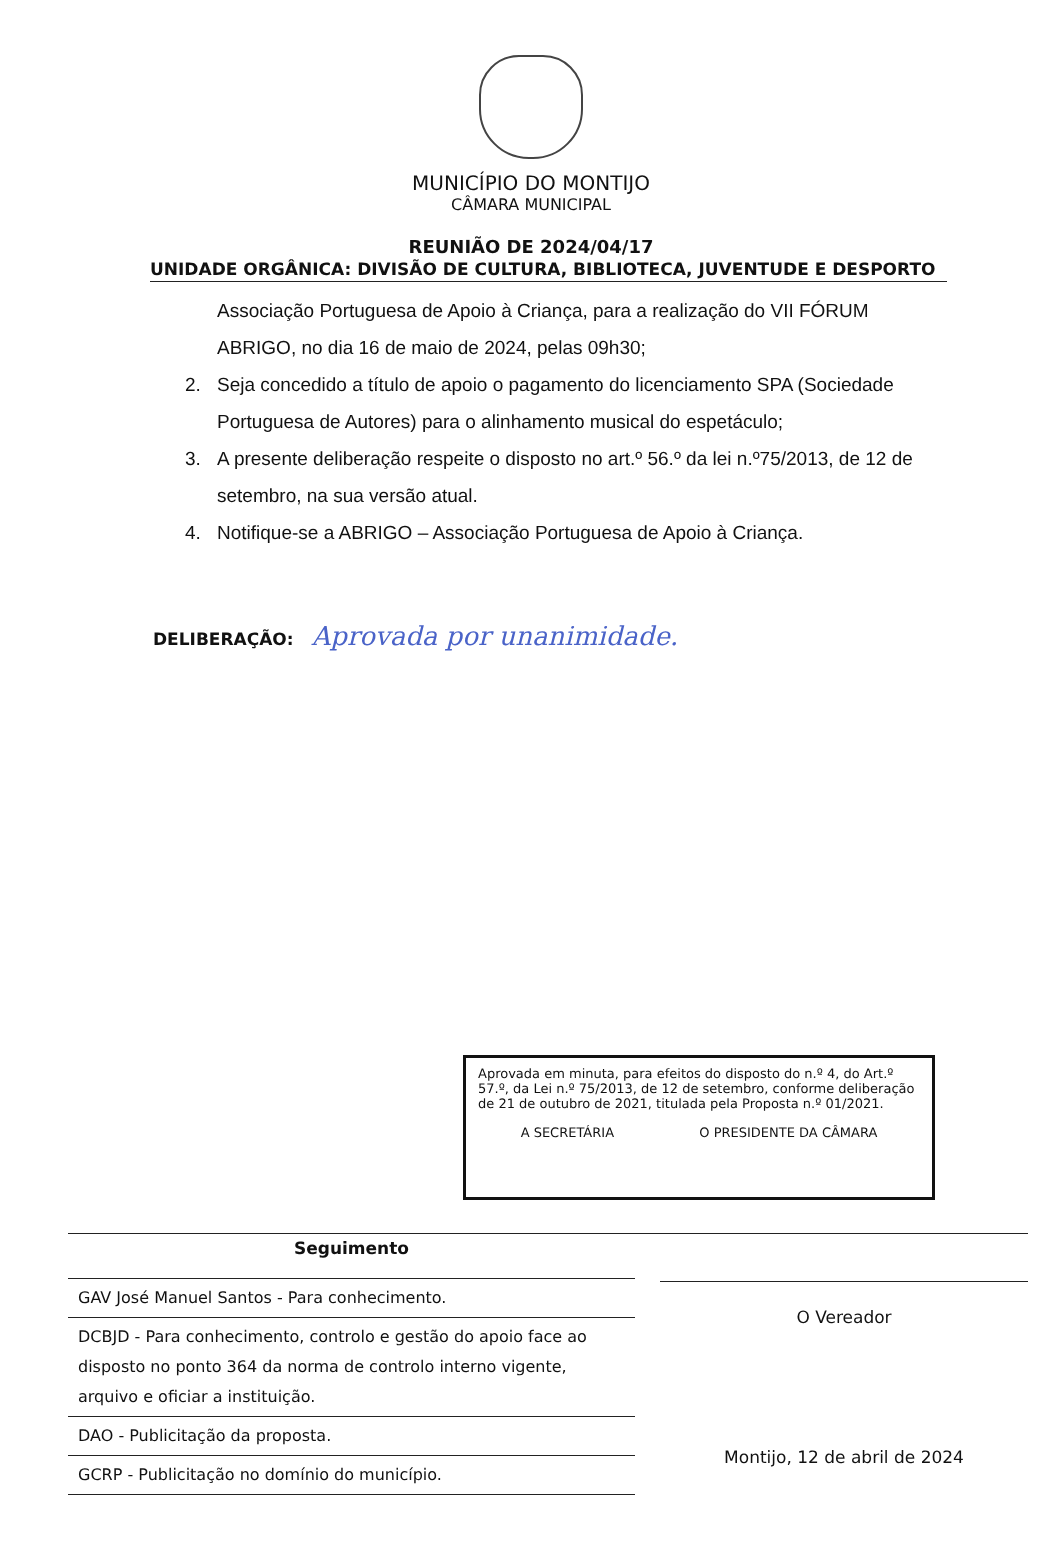MUNICÍPIO DO MONTIJO
CÂMARA MUNICIPAL
REUNIÃO DE 2024/04/17
UNIDADE ORGÂNICA: DIVISÃO DE CULTURA, BIBLIOTECA, JUVENTUDE E DESPORTO
Associação Portuguesa de Apoio à Criança, para a realização do VII FÓRUM ABRIGO, no dia 16 de maio de 2024, pelas 09h30;
2. Seja concedido a título de apoio o pagamento do licenciamento SPA (Sociedade Portuguesa de Autores) para o alinhamento musical do espetáculo;
3. A presente deliberação respeite o disposto no art.º 56.º da lei n.º75/2013, de 12 de setembro, na sua versão atual.
4. Notifique-se a ABRIGO – Associação Portuguesa de Apoio à Criança.
DELIBERAÇÃO: Aprovada por unanimidade.
Aprovada em minuta, para efeitos do disposto do n.º 4, do Art.º 57.º, da Lei n.º 75/2013, de 12 de setembro, conforme deliberação de 21 de outubro de 2021, titulada pela Proposta n.º 01/2021.
A SECRETÁRIA O PRESIDENTE DA CÂMARA
Seguimento
| GAV José Manuel Santos - Para conhecimento. |
| DCBJD - Para conhecimento, controlo e gestão do apoio face ao disposto no ponto 364 da norma de controlo interno vigente, arquivo e oficiar a instituição. |
| DAO - Publicitação da proposta. |
| GCRP - Publicitação no domínio do município. |
O Vereador
Montijo, 12 de abril de 2024